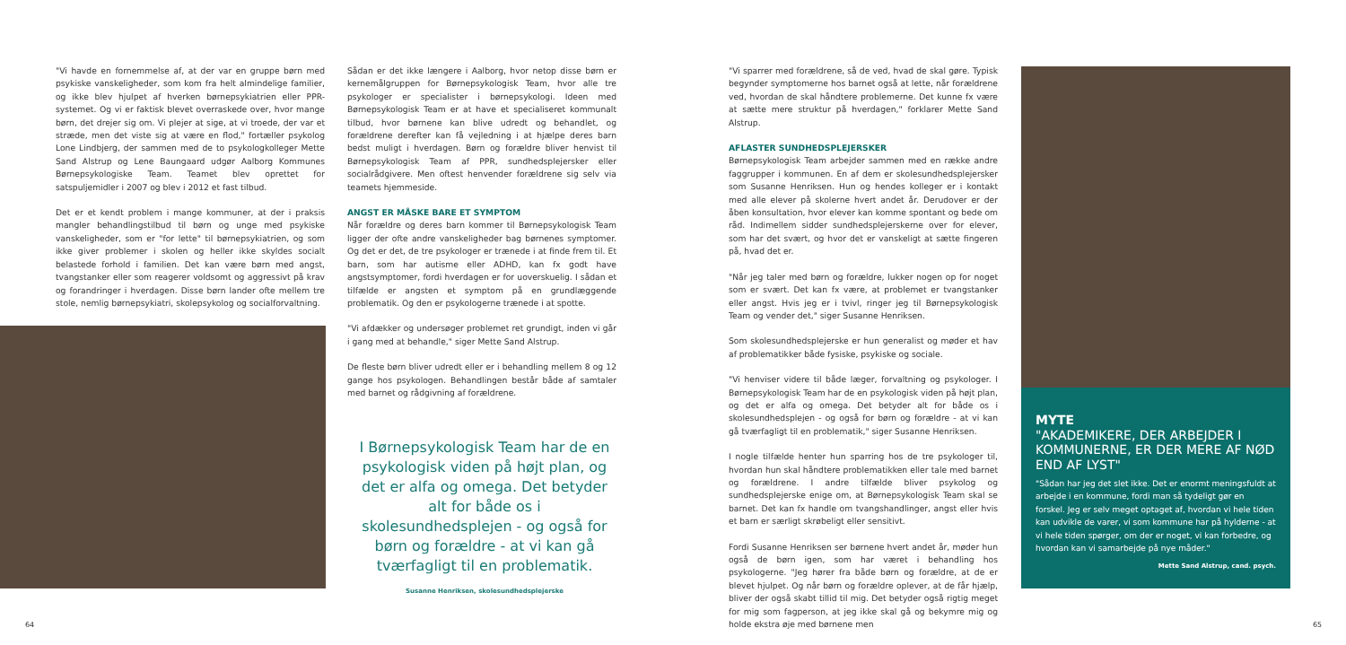"Vi havde en fornemmelse af, at der var en gruppe børn med psykiske vanskeligheder, som kom fra helt almindelige familier, og ikke blev hjulpet af hverken børnepsykiatrien eller PPR-systemet. Og vi er faktisk blevet overraskede over, hvor mange børn, det drejer sig om. Vi plejer at sige, at vi troede, der var et stræde, men det viste sig at være en flod," fortæller psykolog Lone Lindbjerg, der sammen med de to psykologkolleger Mette Sand Alstrup og Lene Baungaard udgør Aalborg Kommunes Børnepsykologiske Team. Teamet blev oprettet for satspuljemidler i 2007 og blev i 2012 et fast tilbud.
Det er et kendt problem i mange kommuner, at der i praksis mangler behandlingstilbud til børn og unge med psykiske vanskeligheder, som er "for lette" til børnepsykiatrien, og som ikke giver problemer i skolen og heller ikke skyldes socialt belastede forhold i familien. Det kan være børn med angst, tvangstanker eller som reagerer voldsomt og aggressivt på krav og forandringer i hverdagen. Disse børn lander ofte mellem tre stole, nemlig børnepsykiatri, skolepsykolog og socialforvaltning.
Sådan er det ikke længere i Aalborg, hvor netop disse børn er kernemålgruppen for Børnepsykologisk Team, hvor alle tre psykologer er specialister i børnepsykologi. Ideen med Børnepsykologisk Team er at have et specialiseret kommunalt tilbud, hvor børnene kan blive udredt og behandlet, og forældrene derefter kan få vejledning i at hjælpe deres barn bedst muligt i hverdagen. Børn og forældre bliver henvist til Børnepsykologisk Team af PPR, sundhedsplejersker eller socialrådgivere. Men oftest henvender forældrene sig selv via teamets hjemmeside.
ANGST ER MÅSKE BARE ET SYMPTOM
Når forældre og deres barn kommer til Børnepsykologisk Team ligger der ofte andre vanskeligheder bag børnenes symptomer. Og det er det, de tre psykologer er trænede i at finde frem til. Et barn, som har autisme eller ADHD, kan fx godt have angstsymptomer, fordi hverdagen er for uoverskuelig. I sådan et tilfælde er angsten et symptom på en grundlæggende problematik. Og den er psykologerne trænede i at spotte.
"Vi afdækker og undersøger problemet ret grundigt, inden vi går i gang med at behandle," siger Mette Sand Alstrup.
De fleste børn bliver udredt eller er i behandling mellem 8 og 12 gange hos psykologen. Behandlingen består både af samtaler med barnet og rådgivning af forældrene.
I Børnepsykologisk Team har de en psykologisk viden på højt plan, og det er alfa og omega. Det betyder alt for både os i skolesundhedsplejen - og også for børn og forældre - at vi kan gå tværfagligt til en problematik.
Susanne Henriksen, skolesundhedsplejerske
"Vi sparrer med forældrene, så de ved, hvad de skal gøre. Typisk begynder symptomerne hos barnet også at lette, når forældrene ved, hvordan de skal håndtere problemerne. Det kunne fx være at sætte mere struktur på hverdagen," forklarer Mette Sand Alstrup.
AFLASTER SUNDHEDSPLEJERSKER
Børnepsykologisk Team arbejder sammen med en række andre faggrupper i kommunen. En af dem er skolesundhedsplejersker som Susanne Henriksen. Hun og hendes kolleger er i kontakt med alle elever på skolerne hvert andet år. Derudover er der åben konsultation, hvor elever kan komme spontant og bede om råd. Indimellem sidder sundhedsplejerskerne over for elever, som har det svært, og hvor det er vanskeligt at sætte fingeren på, hvad det er.
"Når jeg taler med børn og forældre, lukker nogen op for noget som er svært. Det kan fx være, at problemet er tvangstanker eller angst. Hvis jeg er i tvivl, ringer jeg til Børnepsykologisk Team og vender det," siger Susanne Henriksen.
Som skolesundhedsplejerske er hun generalist og møder et hav af problematikker både fysiske, psykiske og sociale.
"Vi henviser videre til både læger, forvaltning og psykologer. I Børnepsykologisk Team har de en psykologisk viden på højt plan, og det er alfa og omega. Det betyder alt for både os i skolesundhedsplejen - og også for børn og forældre - at vi kan gå tværfagligt til en problematik," siger Susanne Henriksen.
I nogle tilfælde henter hun sparring hos de tre psykologer til, hvordan hun skal håndtere problematikken eller tale med barnet og forældrene. I andre tilfælde bliver psykolog og sundhedsplejerske enige om, at Børnepsykologisk Team skal se barnet. Det kan fx handle om tvangshandlinger, angst eller hvis et barn er særligt skrøbeligt eller sensitivt.
Fordi Susanne Henriksen ser børnene hvert andet år, møder hun også de børn igen, som har været i behandling hos psykologerne. "Jeg hører fra både børn og forældre, at de er blevet hjulpet. Og når børn og forældre oplever, at de får hjælp, bliver der også skabt tillid til mig. Det betyder også rigtig meget for mig som fagperson, at jeg ikke skal gå og bekymre mig og holde ekstra øje med børnene men
MYTE
"AKADEMIKERE, DER ARBEJDER I KOMMUNERNE, ER DER MERE AF NØD END AF LYST"
"Sådan har jeg det slet ikke. Det er enormt meningsfuldt at arbejde i en kommune, fordi man så tydeligt gør en forskel. Jeg er selv meget optaget af, hvordan vi hele tiden kan udvikle de varer, vi som kommune har på hylderne - at vi hele tiden spørger, om der er noget, vi kan forbedre, og hvordan kan vi samarbejde på nye måder."
Mette Sand Alstrup, cand. psych.
64 65